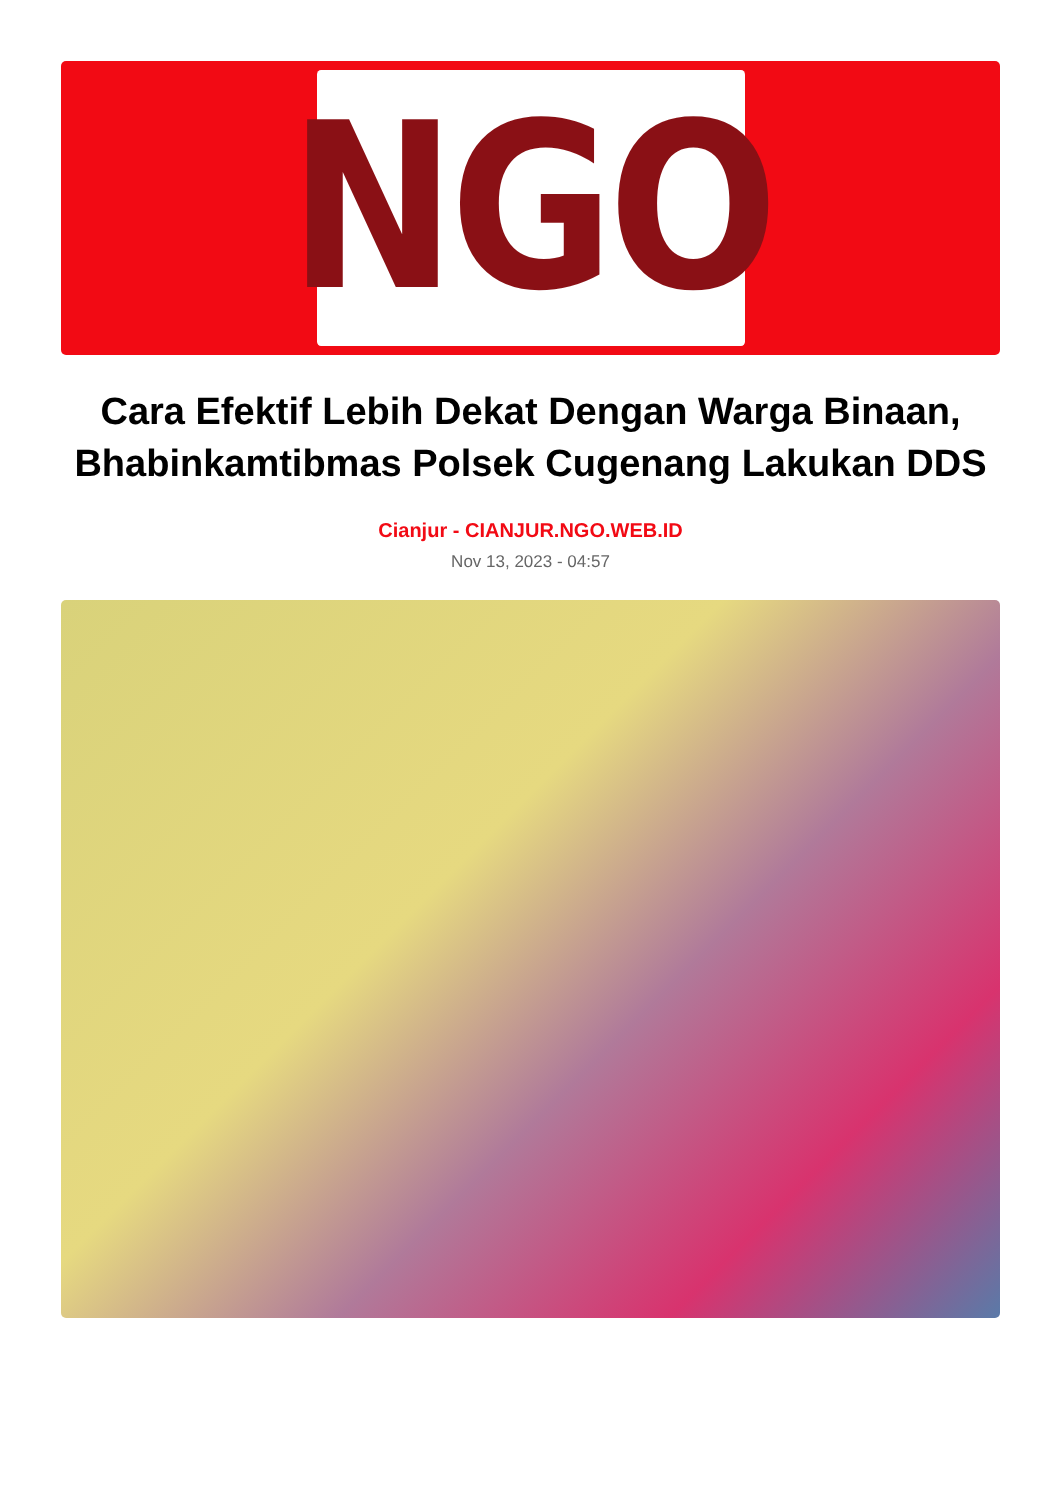NGO
Cara Efektif Lebih Dekat Dengan Warga Binaan, Bhabinkamtibmas Polsek Cugenang Lakukan DDS
Cianjur - CIANJUR.NGO.WEB.ID
Nov 13, 2023 - 04:57